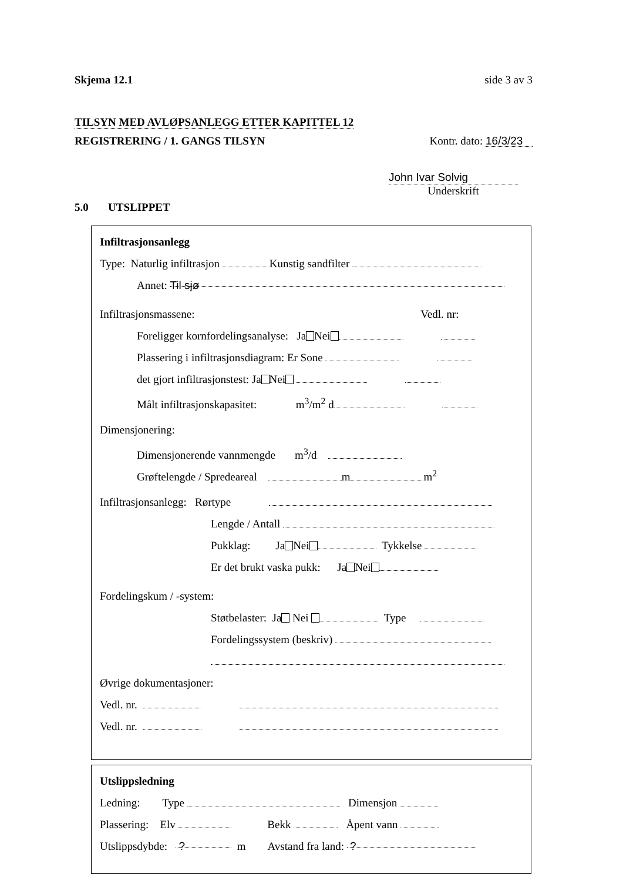Skjema 12.1 side 3 av 3
TILSYN MED AVLØPSANLEGG ETTER KAPITTEL 12
REGISTRERING / 1. GANGS TILSYN Kontr. dato: 16/3/23
John Ivar Solvig
Underskrift
5.0 UTSLIPPET
Infiltrasjonsanlegg
Type: Naturlig infiltrasjon Kunstig sandfilter
Annet: Til sjø
Infiltrasjonsmassene: Vedl. nr:
Foreligger kornfordelingsanalyse: Ja Nei
Plassering i infiltrasjonsdiagram: Er Sone
det gjort infiltrasjonstest: Ja Nei
Målt infiltrasjonskapasitet: m<sup>3</sup>/m<sup>2</sup> d
Dimensjonering:
Dimensjonerende vannmengde m<sup>3</sup>/d
Grøftelengde / Spredeareal m m<sup>2</sup>
Infiltrasjonsanlegg: Rørtype
Lengde / Antall
Pukklag: Ja Nei Tykkelse
Er det brukt vaska pukk: Ja Nei
Fordelingskum / -system:
Støtbelaster: Ja Nei Type
Fordelingssystem (beskriv)
Øvrige dokumentasjoner:
Vedl. nr.
Vedl. nr.
Utslippsledning
Ledning: Type Dimensjon
Plassering: Elv Bekk Åpent vann
Utslippsdybde: ? m Avstand fra land: ?